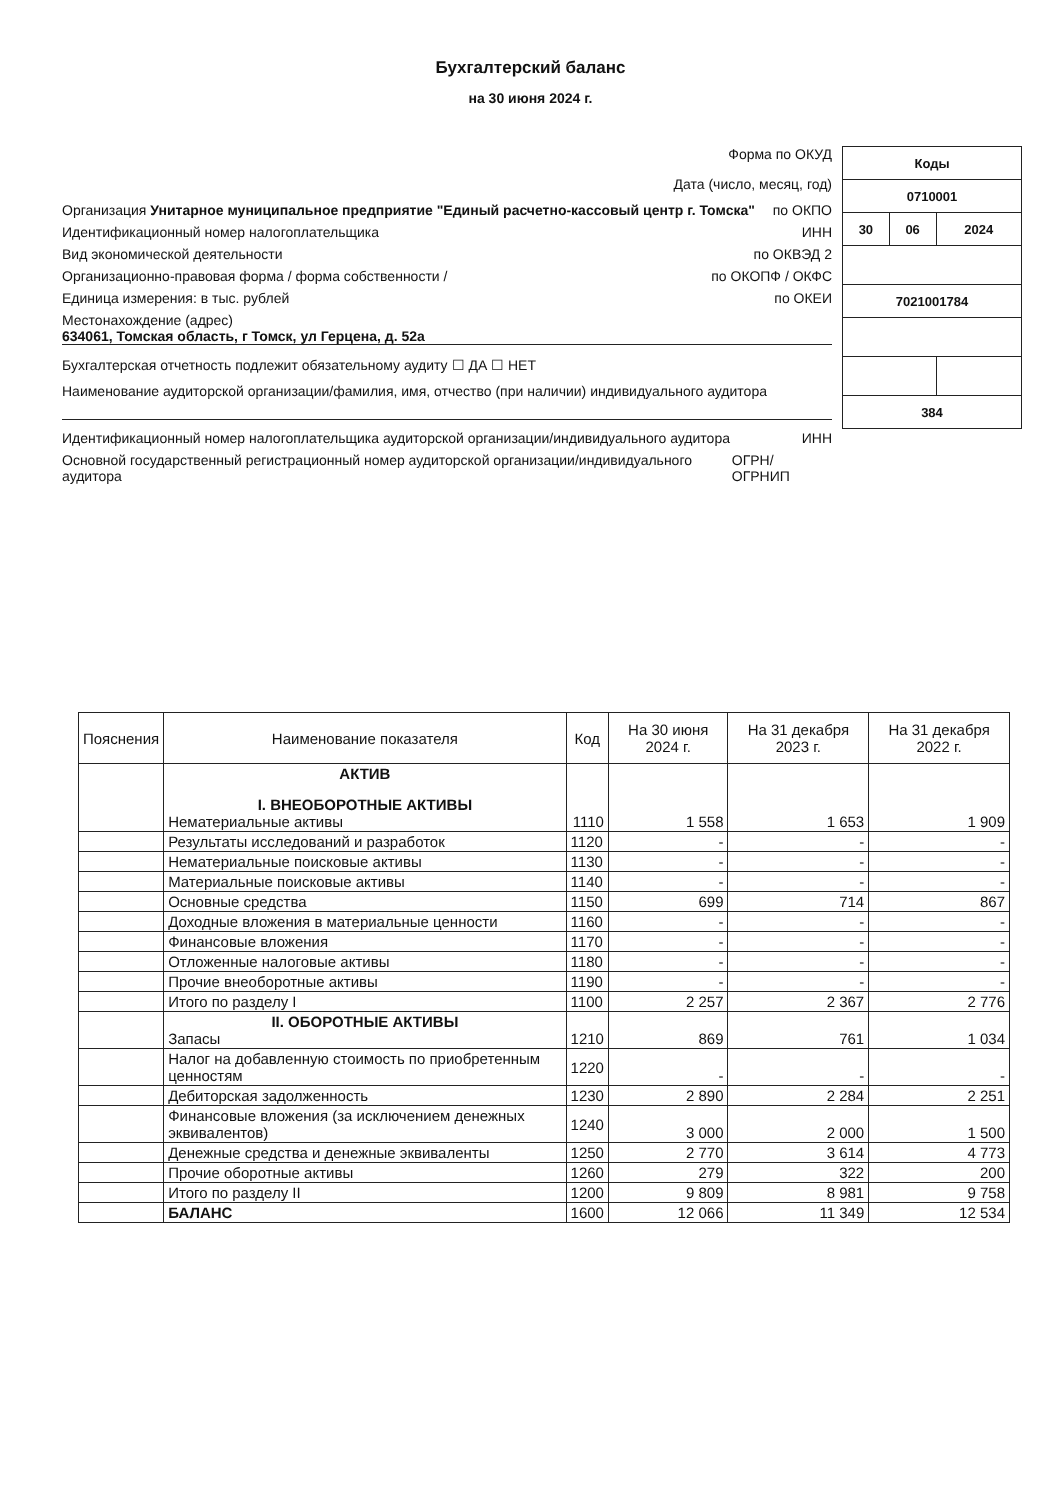Бухгалтерский баланс
на 30 июня 2024 г.
| Коды | | |
| 0710001 | | |
| 30 | 06 | 2024 |
| 7021001784 | | |
| 384 | | |
Форма по ОКУД
Дата (число, месяц, год)
Организация Унитарное муниципальное предприятие "Единый расчетно-кассовый центр г. Томска" по ОКПО
Идентификационный номер налогоплательщика ИНН
Вид экономической деятельности по ОКВЭД 2
Организационно-правовая форма / форма собственности / по ОКОПФ / ОКФС
Единица измерения: в тыс. рублей по ОКЕИ
Местонахождение (адрес)
634061, Томская область, г Томск, ул Герцена, д. 52а
Бухгалтерская отчетность подлежит обязательному аудиту ☐ ДА ☐ НЕТ
Наименование аудиторской организации/фамилия, имя, отчество (при наличии) индивидуального аудитора
Идентификационный номер налогоплательщика аудиторской организации/индивидуального аудитора ИНН
Основной государственный регистрационный номер аудиторской организации/индивидуального аудитора ОГРН/ ОГРНИП
| Пояснения | Наименование показателя | Код | На 30 июня 2024 г. | На 31 декабря 2023 г. | На 31 декабря 2022 г. |
| --- | --- | --- | --- | --- | --- |
| | АКТИВ I. ВНЕОБОРОТНЫЕ АКТИВЫ Нематериальные активы | 1110 | 1 558 | 1 653 | 1 909 |
| | Результаты исследований и разработок | 1120 | - | - | - |
| | Нематериальные поисковые активы | 1130 | - | - | - |
| | Материальные поисковые активы | 1140 | - | - | - |
| | Основные средства | 1150 | 699 | 714 | 867 |
| | Доходные вложения в материальные ценности | 1160 | - | - | - |
| | Финансовые вложения | 1170 | - | - | - |
| | Отложенные налоговые активы | 1180 | - | - | - |
| | Прочие внеоборотные активы | 1190 | - | - | - |
| | Итого по разделу I | 1100 | 2 257 | 2 367 | 2 776 |
| | II. ОБОРОТНЫЕ АКТИВЫ Запасы | 1210 | 869 | 761 | 1 034 |
| | Налог на добавленную стоимость по приобретенным ценностям | 1220 | - | - | - |
| | Дебиторская задолженность | 1230 | 2 890 | 2 284 | 2 251 |
| | Финансовые вложения (за исключением денежных эквивалентов) | 1240 | 3 000 | 2 000 | 1 500 |
| | Денежные средства и денежные эквиваленты | 1250 | 2 770 | 3 614 | 4 773 |
| | Прочие оборотные активы | 1260 | 279 | 322 | 200 |
| | Итого по разделу II | 1200 | 9 809 | 8 981 | 9 758 |
| | БАЛАНС | 1600 | 12 066 | 11 349 | 12 534 |